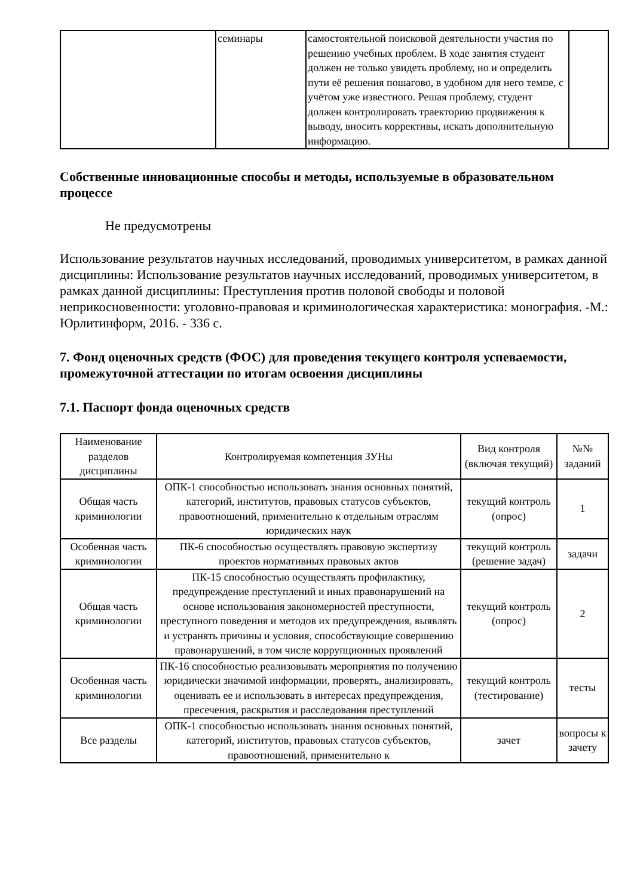| | семинары | самостоятельной поисковой деятельности участия по решению учебных проблем. В ходе занятия студент должен не только увидеть проблему, но и определить пути её решения пошагово, в удобном для него темпе, с учётом уже известного. Решая проблему, студент должен контролировать траекторию продвижения к выводу, вносить коррективы, искать дополнительную информацию. | |
Собственные инновационные способы и методы, используемые в образовательном процессе
Не предусмотрены
Использование результатов научных исследований, проводимых университетом, в рамках данной дисциплины: Использование результатов научных исследований, проводимых университетом, в рамках данной дисциплины: Преступления против половой свободы и половой неприкосновенности: уголовно-правовая и криминологическая характеристика: монография. -М.: Юрлитинформ, 2016. - 336 с.
7. Фонд оценочных средств (ФОС) для проведения текущего контроля успеваемости, промежуточной аттестации по итогам освоения дисциплины
7.1. Паспорт фонда оценочных средств
| Наименование разделов дисциплины | Контролируемая компетенция ЗУНы | Вид контроля (включая текущий) | №№ заданий |
| --- | --- | --- | --- |
| Общая часть криминологии | ОПК-1 способностью использовать знания основных понятий, категорий, институтов, правовых статусов субъектов, правоотношений, применительно к отдельным отраслям юридических наук | текущий контроль (опрос) | 1 |
| Особенная часть криминологии | ПК-6 способностью осуществлять правовую экспертизу проектов нормативных правовых актов | текущий контроль (решение задач) | задачи |
| Общая часть криминологии | ПК-15 способностью осуществлять профилактику, предупреждение преступлений и иных правонарушений на основе использования закономерностей преступности, преступного поведения и методов их предупреждения, выявлять и устранять причины и условия, способствующие совершению правонарушений, в том числе коррупционных проявлений | текущий контроль (опрос) | 2 |
| Особенная часть криминологии | ПК-16 способностью реализовывать мероприятия по получению юридически значимой информации, проверять, анализировать, оценивать ее и использовать в интересах предупреждения, пресечения, раскрытия и расследования преступлений | текущий контроль (тестирование) | тесты |
| Все разделы | ОПК-1 способностью использовать знания основных понятий, категорий, институтов, правовых статусов субъектов, правоотношений, применительно к | зачет | вопросы к зачету |